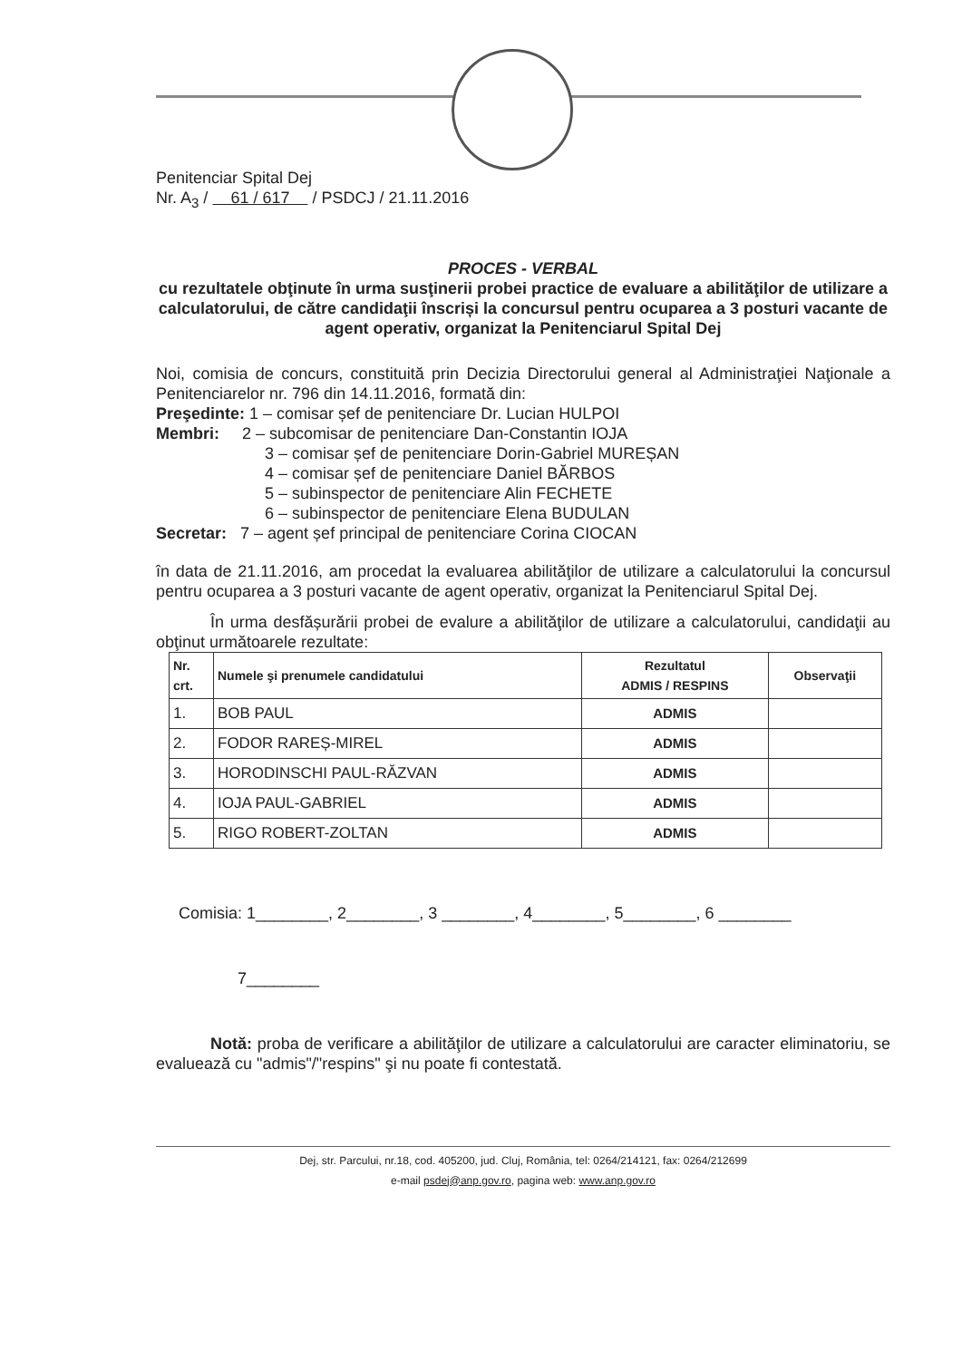Penitenciar Spital Dej
Nr. A<sub>3</sub> / 61 / 617 / PSDCJ / 21.11.2016
PROCES - VERBAL
cu rezultatele obţinute în urma susţinerii probei practice de evaluare a abilităţilor de utilizare a calculatorului, de către candidaţii înscriși la concursul pentru ocuparea a 3 posturi vacante de agent operativ, organizat la Penitenciarul Spital Dej
Noi, comisia de concurs, constituită prin Decizia Directorului general al Administraţiei Naţionale a Penitenciarelor nr. 796 din 14.11.2016, formată din:
Preşedinte: 1 – comisar șef de penitenciare Dr. Lucian HULPOI
Membri: 2 – subcomisar de penitenciare Dan-Constantin IOJA
3 – comisar șef de penitenciare Dorin-Gabriel MUREȘAN
4 – comisar șef de penitenciare Daniel BĂRBOS
5 – subinspector de penitenciare Alin FECHETE
6 – subinspector de penitenciare Elena BUDULAN
Secretar: 7 – agent șef principal de penitenciare Corina CIOCAN
în data de 21.11.2016, am procedat la evaluarea abilităţilor de utilizare a calculatorului la concursul pentru ocuparea a 3 posturi vacante de agent operativ, organizat la Penitenciarul Spital Dej.
În urma desfășurării probei de evalure a abilităţilor de utilizare a calculatorului, candidaţii au obţinut următoarele rezultate:
| Nr. crt. | Numele şi prenumele candidatului | Rezultatul ADMIS / RESPINS | Observaţii |
| --- | --- | --- | --- |
| 1. | BOB PAUL | ADMIS | |
| 2. | FODOR RAREȘ-MIREL | ADMIS | |
| 3. | HORODINSCHI PAUL-RĂZVAN | ADMIS | |
| 4. | IOJA PAUL-GABRIEL | ADMIS | |
| 5. | RIGO ROBERT-ZOLTAN | ADMIS | |
Comisia: 1________, 2________, 3 ________, 4________, 5________, 6 ________
7________
Notă: proba de verificare a abilităţilor de utilizare a calculatorului are caracter eliminatoriu, se evaluează cu "admis"/"respins" şi nu poate fi contestată.
Dej, str. Parcului, nr.18, cod. 405200, jud. Cluj, România, tel: 0264/214121, fax: 0264/212699
e-mail psdej@anp.gov.ro, pagina web: www.anp.gov.ro